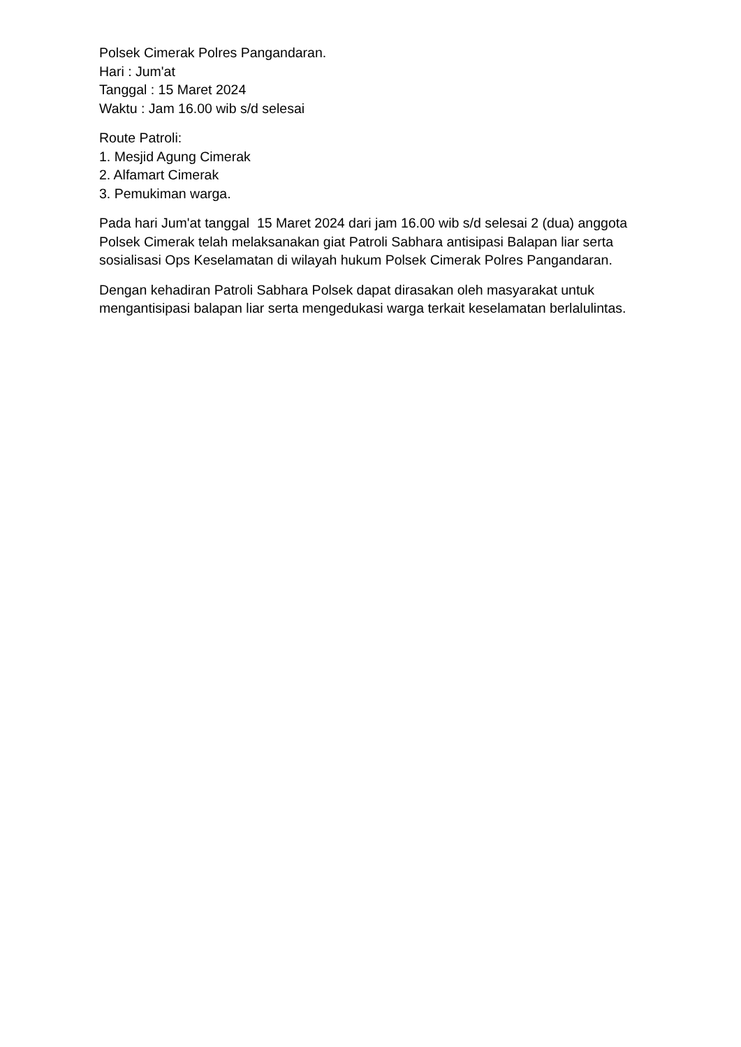Polsek Cimerak Polres Pangandaran.
Hari : Jum'at
Tanggal : 15 Maret 2024
Waktu : Jam 16.00 wib s/d selesai
Route Patroli:
1. Mesjid Agung Cimerak
2. Alfamart Cimerak
3. Pemukiman warga.
Pada hari Jum'at tanggal 15 Maret 2024 dari jam 16.00 wib s/d selesai 2 (dua) anggota Polsek Cimerak telah melaksanakan giat Patroli Sabhara antisipasi Balapan liar serta sosialisasi Ops Keselamatan di wilayah hukum Polsek Cimerak Polres Pangandaran.
Dengan kehadiran Patroli Sabhara Polsek dapat dirasakan oleh masyarakat untuk mengantisipasi balapan liar serta mengedukasi warga terkait keselamatan berlalulintas.